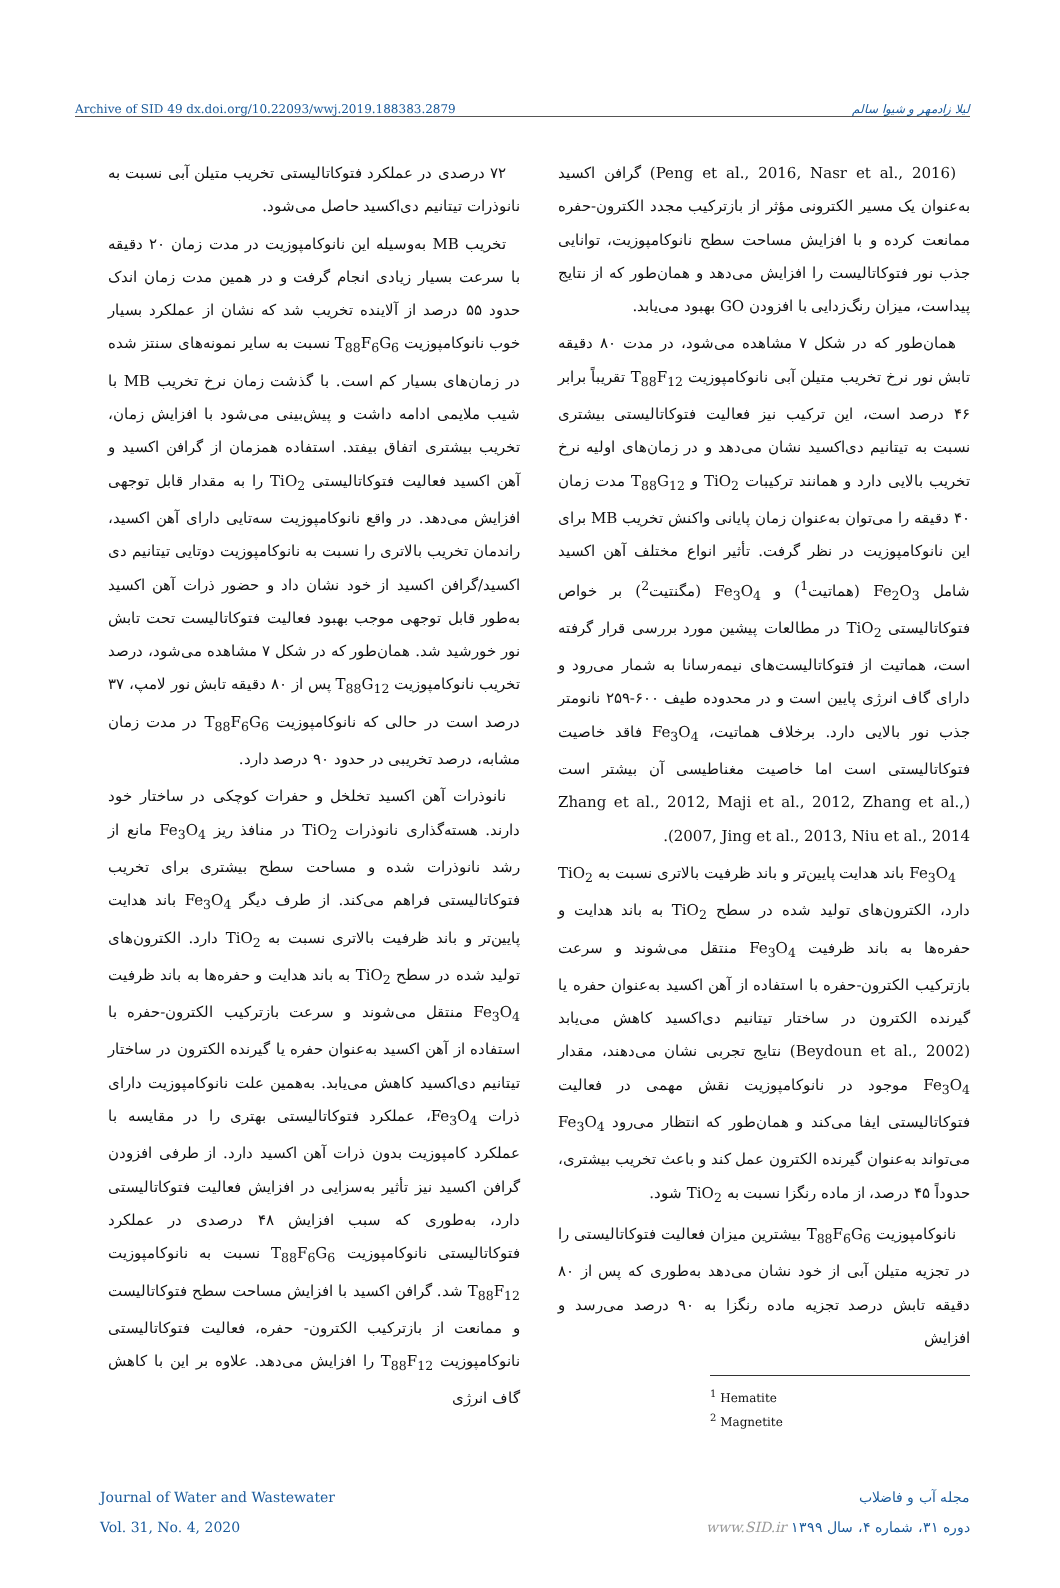Archive of SID 49 dx.doi.org/10.22093/wwj.2019.188383.2879 لیلا زادمهر و شیوا سالم
(Peng et al., 2016, Nasr et al., 2016) گرافن اکسید به‌عنوان یک مسیر الکترونی مؤثر از بازترکیب مجدد الکترون-حفره ممانعت کرده و با افزایش مساحت سطح نانوکامپوزیت، توانایی جذب نور فتوکاتالیست را افزایش می‌دهد و همان‌طور که از نتایج پیداست، میزان رنگ‌زدایی با افزودن GO بهبود می‌یابد.
همان‌طور که در شکل ۷ مشاهده می‌شود، در مدت ۸۰ دقیقه تابش نور نرخ تخریب متیلن آبی نانوکامپوزیت T<sub>88</sub>F<sub>12</sub> تقریباً برابر ۴۶ درصد است، این ترکیب نیز فعالیت فتوکاتالیستی بیشتری نسبت به تیتانیم دی‌اکسید نشان می‌دهد و در زمان‌های اولیه نرخ تخریب بالایی دارد و همانند ترکیبات TiO<sub>2</sub> و T<sub>88</sub>G<sub>12</sub> مدت زمان ۴۰ دقیقه را می‌توان به‌عنوان زمان پایانی واکنش تخریب MB برای این نانوکامپوزیت در نظر گرفت. تأثیر انواع مختلف آهن اکسید شامل Fe<sub>2</sub>O<sub>3</sub> (هماتیت<sup>1</sup>) و Fe<sub>3</sub>O<sub>4</sub> (مگنتیت<sup>2</sup>) بر خواص فتوکاتالیستی TiO<sub>2</sub> در مطالعات پیشین مورد بررسی قرار گرفته است، هماتیت از فتوکاتالیست‌های نیمه‌رسانا به شمار می‌رود و دارای گاف انرژی پایین است و در محدوده طیف ۶۰۰-۲۵۹ نانومتر جذب نور بالایی دارد. برخلاف هماتیت، Fe<sub>3</sub>O<sub>4</sub> فاقد خاصیت فتوکاتالیستی است اما خاصیت مغناطیسی آن بیشتر است (Zhang et al., 2012, Maji et al., 2012, Zhang et al., 2007, Jing et al., 2013, Niu et al., 2014).
Fe<sub>3</sub>O<sub>4</sub> باند هدایت پایین‌تر و باند ظرفیت بالاتری نسبت به TiO<sub>2</sub> دارد، الکترون‌های تولید شده در سطح TiO<sub>2</sub> به باند هدایت و حفره‌ها به باند ظرفیت Fe<sub>3</sub>O<sub>4</sub> منتقل می‌شوند و سرعت بازترکیب الکترون-حفره با استفاده از آهن اکسید به‌عنوان حفره یا گیرنده الکترون در ساختار تیتانیم دی‌اکسید کاهش می‌یابد (Beydoun et al., 2002) نتایج تجربی نشان می‌دهند، مقدار Fe<sub>3</sub>O<sub>4</sub> موجود در نانوکامپوزیت نقش مهمی در فعالیت فتوکاتالیستی ایفا می‌کند و همان‌طور که انتظار می‌رود Fe<sub>3</sub>O<sub>4</sub> می‌تواند به‌عنوان گیرنده الکترون عمل کند و باعث تخریب بیشتری، حدوداً ۴۵ درصد، از ماده رنگزا نسبت به TiO<sub>2</sub> شود.
نانوکامپوزیت T<sub>88</sub>F<sub>6</sub>G<sub>6</sub> بیشترین میزان فعالیت فتوکاتالیستی را در تجزیه متیلن آبی از خود نشان می‌دهد به‌طوری که پس از ۸۰ دقیقه تابش درصد تجزیه ماده رنگزا به ۹۰ درصد می‌رسد و افزایش
<sup>1</sup> Hematite
<sup>2</sup> Magnetite
۷۲ درصدی در عملکرد فتوکاتالیستی تخریب متیلن آبی نسبت به نانوذرات تیتانیم دی‌اکسید حاصل می‌شود.
تخریب MB به‌وسیله این نانوکامپوزیت در مدت زمان ۲۰ دقیقه با سرعت بسیار زیادی انجام گرفت و در همین مدت زمان اندک حدود ۵۵ درصد از آلاینده تخریب شد که نشان از عملکرد بسیار خوب نانوکامپوزیت T<sub>88</sub>F<sub>6</sub>G<sub>6</sub> نسبت به سایر نمونه‌های سنتز شده در زمان‌های بسیار کم است. با گذشت زمان نرخ تخریب MB با شیب ملایمی ادامه داشت و پیش‌بینی می‌شود با افزایش زمان، تخریب بیشتری اتفاق بیفتد. استفاده همزمان از گرافن اکسید و آهن اکسید فعالیت فتوکاتالیستی TiO<sub>2</sub> را به مقدار قابل توجهی افزایش می‌دهد. در واقع نانوکامپوزیت سه‌تایی دارای آهن اکسید، راندمان تخریب بالاتری را نسبت به نانوکامپوزیت دوتایی تیتانیم دی اکسید/گرافن اکسید از خود نشان داد و حضور ذرات آهن اکسید به‌طور قابل توجهی موجب بهبود فعالیت فتوکاتالیست تحت تابش نور خورشید شد. همان‌طور که در شکل ۷ مشاهده می‌شود، درصد تخریب نانوکامپوزیت T<sub>88</sub>G<sub>12</sub> پس از ۸۰ دقیقه تابش نور لامپ، ۳۷ درصد است در حالی که نانوکامپوزیت T<sub>88</sub>F<sub>6</sub>G<sub>6</sub> در مدت زمان مشابه، درصد تخریبی در حدود ۹۰ درصد دارد.
نانوذرات آهن اکسید تخلخل و حفرات کوچکی در ساختار خود دارند. هسته‌گذاری نانوذرات TiO<sub>2</sub> در منافذ ریز Fe<sub>3</sub>O<sub>4</sub> مانع از رشد نانوذرات شده و مساحت سطح بیشتری برای تخریب فتوکاتالیستی فراهم می‌کند. از طرف دیگر Fe<sub>3</sub>O<sub>4</sub> باند هدایت پایین‌تر و باند ظرفیت بالاتری نسبت به TiO<sub>2</sub> دارد. الکترون‌های تولید شده در سطح TiO<sub>2</sub> به باند هدایت و حفره‌ها به باند ظرفیت Fe<sub>3</sub>O<sub>4</sub> منتقل می‌شوند و سرعت بازترکیب الکترون-حفره با استفاده از آهن اکسید به‌عنوان حفره یا گیرنده الکترون در ساختار تیتانیم دی‌اکسید کاهش می‌یابد. به‌همین علت نانوکامپوزیت دارای ذرات Fe<sub>3</sub>O<sub>4</sub>، عملکرد فتوکاتالیستی بهتری را در مقایسه با عملکرد کامپوزیت بدون ذرات آهن اکسید دارد. از طرفی افزودن گرافن اکسید نیز تأثیر به‌سزایی در افزایش فعالیت فتوکاتالیستی دارد، به‌طوری که سبب افزایش ۴۸ درصدی در عملکرد فتوکاتالیستی نانوکامپوزیت T<sub>88</sub>F<sub>6</sub>G<sub>6</sub> نسبت به نانوکامپوزیت T<sub>88</sub>F<sub>12</sub> شد. گرافن اکسید با افزایش مساحت سطح فتوکاتالیست و ممانعت از بازترکیب الکترون- حفره، فعالیت فتوکاتالیستی نانوکامپوزیت T<sub>88</sub>F<sub>12</sub> را افزایش می‌دهد. علاوه بر این با کاهش گاف انرژی
Journal of Water and Wastewater
Vol. 31, No. 4, 2020
مجله آب و فاضلاب
دوره ۳۱، شماره ۴، سال ۱۳۹۹ www.SID.ir